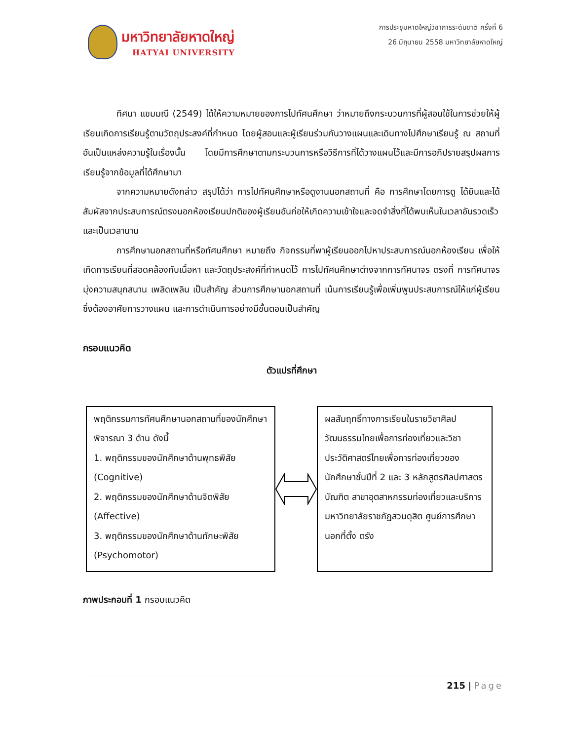มหาวิทยาลัยหาดใหญ่
HATYAI UNIVERSITY
การประชุมหาดใหญ่วิชาการระดับชาติ ครั้งที่ 6
26 มิถุนายน 2558 มหาวิทยาลัยหาดใหญ่
ทิศนา แขมมณี (2549) ได้ให้ความหมายของการไปทัศนศึกษา ว่าหมายถึงกระบวนการที่ผู้สอนใช้ในการช่วยให้ผู้เรียนเกิดการเรียนรู้ตามวัตถุประสงค์ที่กำหนด โดยผู้สอนและผู้เรียนร่วมกันวางแผนและเดินทางไปศึกษาเรียนรู้ ณ สถานที่อันเป็นแหล่งความรู้ในเรื่องนั้น โดยมีการศึกษาตามกระบวนการหรือวิธีการที่ได้วางแผนไว้และมีการอภิปรายสรุปผลการเรียนรู้จากข้อมูลที่ได้ศึกษามา
จากความหมายดังกล่าว สรุปได้ว่า การไปทัศนศึกษาหรือดูงานนอกสถานที่ คือ การศึกษาโดยการดู ได้ยินและได้สัมผัสจากประสบการณ์ตรงนอกห้องเรียนปกติของผู้เรียนอันก่อให้เกิดความเข้าใจและจดจำสิ่งที่ได้พบเห็นในเวลาอันรวดเร็วและเป็นเวลานาน
การศึกษานอกสถานที่หรือทัศนศึกษา หมายถึง กิจกรรมที่พาผู้เรียนออกไปหาประสบการณ์นอกห้องเรียน เพื่อให้เกิดการเรียนที่สอดคล้องกับเนื้อหา และวัตถุประสงค์ที่กำหนดไว้ การไปทัศนศึกษาต่างจากการทัศนาจร ตรงที่ การทัศนาจรมุ่งความสนุกสนาน เพลิดเพลิน เป็นสำคัญ ส่วนการศึกษานอกสถานที่ เน้นการเรียนรู้เพื่อเพิ่มพูนประสบการณ์ให้แก่ผู้เรียน ซึ่งต้องอาศัยการวางแผน และการดำเนินการอย่างมีขั้นตอนเป็นสำคัญ
กรอบแนวคิด
ตัวแปรที่ศึกษา
พฤติกรรมการทัศนศึกษานอกสถานที่ของนักศึกษา พิจารณา 3 ด้าน ดังนี้
1. พฤติกรรมของนักศึกษาด้านพุทธพิสัย (Cognitive)
2. พฤติกรรมของนักศึกษาด้านจิตพิสัย (Affective)
3. พฤติกรรมของนักศึกษาด้านทักษะพิสัย (Psychomotor)
ผลสัมฤทธิ์ทางการเรียนในรายวิชาศิลปวัฒนธรรมไทยเพื่อการท่องเที่ยวและวิชาประวัติศาสตร์ไทยเพื่อการท่องเที่ยวของนักศึกษาชั้นปีที่ 2 และ 3 หลักสูตรศิลปศาสตรบัณฑิต สาขาอุตสาหกรรมท่องเที่ยวและบริการ มหาวิทยาลัยราชภัฏสวนดุสิต ศูนย์การศึกษานอกที่ตั้ง ตรัง
ภาพประกอบที่ 1 กรอบแนวคิด
215 | Page